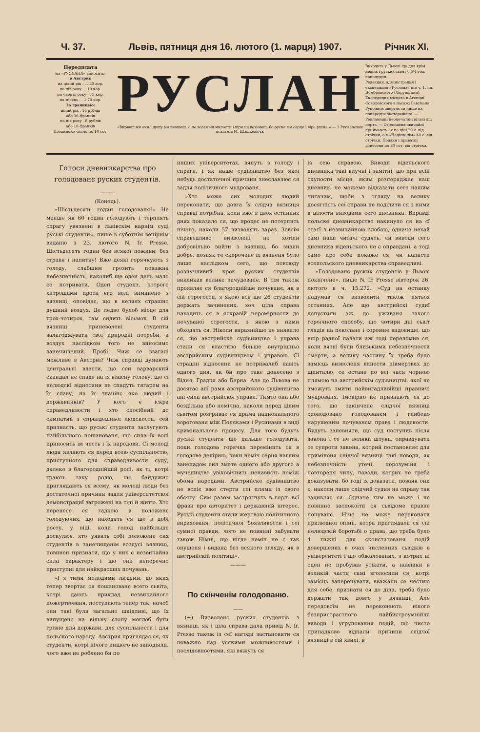Ч. 37. Львів, пятниця дня 16. лютого (1. марця) 1907. Річник XI.
Передплата
на »РУСЛАНА« виносить:
в Австриї:
на цілий рік . . . 20 кор.
на пів року . . 10 кор.
на чверть року . . 5 кор.
на місяць . . 1·70 кор.
За границею:
цілий рік . 16 рублів
або 36 франків
на пів року . 8 рублів
або 18 франків
Поодиноке число по 10 сот.
РУСЛАН
»Вирвеш ми очи і душу ми виошеш: а не возьмеш милости і віри не возьмеш, бо руске ми серце і віра руска.« — З Русланових псальмів М. Шашкевича.
Виходить у Львові що дня крім неділь і руских сьвят о 5½ год. пополудни.
Редакция, адміністрация і експедиция »Руслана« під ч. 1. пл. Домбровского (Хорунщини). Експедиция місцева в Агенциї Соколовского в пасажі Гавсмана.
Рукописи звертає ся лише на попереднє застереженє. — Рекламациї неопечатані вільні від порта. — Оголошеня звичайні приймають ся по ціні 20 с. від стрічки, а в »Надісланім« 40 с. від стрічки. Подяки і приватні донесеня по 30 сот. від стрічки.
Голоси дневникарства про голодованє руских студентів.
———
(Конець).
»Шістьдесять годин голодованя!« Не менше як 60 годин голодують і терплять спрагу увязнені в львівскім карнім суді руські студенти«, пише в суботнім вечірнім виданю з 23. лютого N. fr. Presse. Шістьдесять годин без всякої поживи, без страви і напитку! Вже деякі горячкують з голоду, слабшим грозить поважна небезпечність, наколиб ще оден день мало се потривати. Оден студент, котрого хитрощами проти єго волі виманено з вязниці, оповідає, що в келиях страшно душний воздух. Де ледво булоб місце для трох-чотирох, там сидить вісьмох. В сій вязниці приневолені студенти залагоджувати свої природні потреби, а воздух наслідком того не виносимо занечищений. Пробі! Чиж се взагалі можливе в Австриї? Чиж справді думають центральні власти, що сей варварский скандал не спаде на їх власну голову, що сї нелюдскі відносини не спадуть тягарем на їх славу, на їх значінє яко людий і державників? У кого є іскра справедливости і хто спосібний до симпатий з справдешньої людскости, сей признасть, що руські студенти заслугують найбільшого пошанованя, що сила їх волі приносить їм честь і їх народови. Сї молоді люди являють ся перед всею суспільностю, приступного для справедливости суду, далеко в благороднійшій ролі, як ті, котрі грають таку ролю, що байдужно приглядають ся всему, як молоді люди без достаточної причини задля університетскої демонстрациї загрожені на тілі й житю. Хто перенесе ся гадкою в положенє голодуючих, що находять ся ще в добі росту, у віці, коли голод найбільше доскулює, хто уявить собі положенє сих студентів в занечищенім воздусі вязниці, повинен признати, що у них є незвичайна сила характеру і що они неперечно приступні для найкрасших почувань.
»І з тими молодими людьми, до яких тепер звертає ся пошанованє всего сьвіта, котрі дають приклад незвичайного пожертвованя, поступають тепер так, начеб они такі були загально шкідливі, що їх випущенє на вільну стопу моглоб бути грізне для держави, для суспільности і для польского народу. Австрия приглядає ся, як студенти, котрі нічого иншого не заподіяли, чого вже не роблено би по
инших університетах, вянуть з голоду і спраги, і як наше судівництво без якої небудь достаточної причини знеславлює ся задля політичного мудрованя.
»Хто може сих молодих людий переконати, що довга їх слідча вязниця справді потрібна, коли вже в двох останних днях показало ся, що процес не потерпить нічого, наколи 57 визволять зараз. Зовсім справедливо визволені не хотіли добровільно вийти з вязниці, бо знали добре, позаяк те скороченє їх вязненя було лише наслідком сего, що повсюду розпучливий крок руских студентів викликав велике зачудованє. В тім також проявляє ся благороднійше почуванє, як в сій строгости, з якою все ще 26 студентів держать зачинених, хоч ціла справа находить ся в яскравій неромірности до нечуваної строгости, з якою з ними обходять ся. Ніколи виразнійше не виявило ся, що австрийске судівництво і управа стали ся властиво більше внутрішньо австрийским судівництвом і управою. Сї страшні відносини не потривалиб навіть одного дня, як би про таке донесено з Відня, Градця або Берна. Але до Львова не досягає анї рамя австрийского судівництва анї сила австрийскої управи. Тимто она або бездільна або немічна, наколи перед цілим сьвітом розгриває ся драма национального ворогованя між Поляками і Русинами в виді кримінального процесу. Для того будуть руські студенти ще дальше голодувати, поки голодова горячка перемінить ся в голодове делірию, поки неміч серця наглим занепадом сил змете одного або другого а мучеництво увіковічнить ненависть поміж обома народами. Австрийске судівництво не вспіє вже стерти сеї плями із свого обсягу. Сим разом застрягнуть в горлі всї фрази про авторитет і державний інтерес. Руські студенти стали жертвою політичного вирахованя, політичної боязливости і сеї сумної правди, чого не повинні забувати також Німці, що нігде неміч не є так опущеня і видана без всякого згляду, як в австрийскій політиці«.
———
По скінченім голодованю.
——
(+) Визволенє руских студентів з вязниці, як і ціла справа дала привід N. fr. Presse також із сеї нагоди застановити ся поважно над усякими можливостями і послідовностями, які вяжуть ся
із сею справою. Виводи віденьского дневника такі влучні і замітні, що при всій скупости місця, яким розпоряджає наш дневник, не можемо відказати сего нашим читачам, щоби з огляду на велику досяглість сеї справи не поділити ся з ними в цілости виводами сего дневника. Вправді польске дневникарство накинуло ся на сї статї з незвичайною злобою, одначе нехай самі наші читачі судять, чи виводи сего дневника віденьского не є оправдані, а тоді само про себе покаже ся, чи напасти всепольского дневникарства справедливі.
»Голодованє руских студентів у Львові покінчене«, пише N. fr. Presse вівторок 26. лютого в ч. 15.272. »Суд на останку надумав ся визволити також пятьох останних. Але що австрийскі судиї допустили аж до уживаня такого героїчного способу, що чотири дні сьвіт глядів на пекольне і соромне видовище, що упір радної палати аж тоді переломив ся, коли вязні були близькими небезпечности смерти, а велику частину їх треба було замісць визволеня винести півмертвих до шпиталю, се остане по всї часи чорною плямою на австрийскім судівництві, якої не зможуть змити найвигадливійші правничі мудрованя. Імовірно не признають ся до того, що закінченє слідчої вязниці споводовано голодованєм і глибоко нарушеним почуванєм права і людскости. Будуть запевняти, що суд поступив після закона і се не велика штука, оправдувати се супроти закона, котрий постановляє для приміненя слідчої вязниці такі поводи, як небезпечність утечі, порозуміня і повтореня чину, поводи, котрих не треба доказувати, бо годі їх доказати, позаяк они є, наколи лише слідчий судия на справу так задивляє ся. Одначе тим не може і не повинно заспокоїти ся сьвідоме правне почуванє. Нічо не може переконати прилюдної опінії, котра приглядала ся сїй нелюдскій боротьбі о права, що треба було 4 тижні для сконстатованя подій довершених в очах численних сьвідків в університеті і що обжалованих, з котрих ні оден не пробував утікати, а навпаки в великій части самі зголосили ся, котрі замісць заперечувати, вважали се честию для себе, признати ся до діла, треба було держати так довго у вязниці. Але передовсїм не переконають нікого безпристрастного найбистроумнійші виводи і угруповання подій, що чисто припадково відпали причини слідчої вязниці в сїй хвилі, в